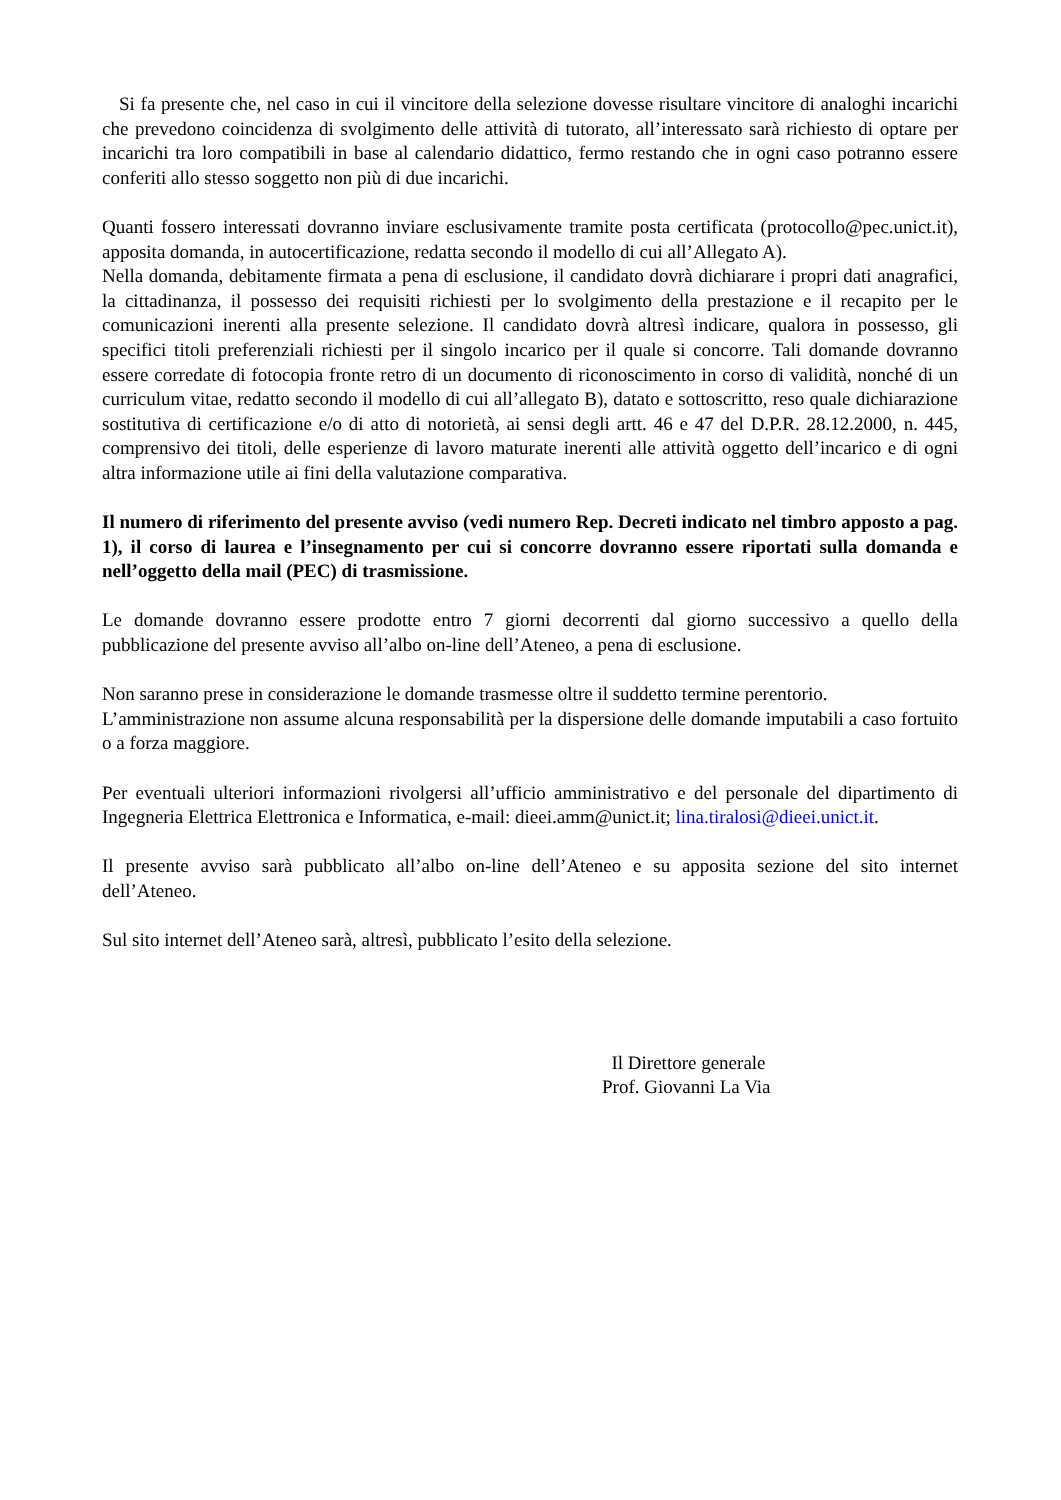Si fa presente che, nel caso in cui il vincitore della selezione dovesse risultare vincitore di analoghi incarichi che prevedono coincidenza di svolgimento delle attività di tutorato, all’interessato sarà richiesto di optare per incarichi tra loro compatibili in base al calendario didattico, fermo restando che in ogni caso potranno essere conferiti allo stesso soggetto non più di due incarichi.
Quanti fossero interessati dovranno inviare esclusivamente tramite posta certificata (protocollo@pec.unict.it), apposita domanda, in autocertificazione, redatta secondo il modello di cui all’Allegato A).
Nella domanda, debitamente firmata a pena di esclusione, il candidato dovrà dichiarare i propri dati anagrafici, la cittadinanza, il possesso dei requisiti richiesti per lo svolgimento della prestazione e il recapito per le comunicazioni inerenti alla presente selezione. Il candidato dovrà altresì indicare, qualora in possesso, gli specifici titoli preferenziali richiesti per il singolo incarico per il quale si concorre. Tali domande dovranno essere corredate di fotocopia fronte retro di un documento di riconoscimento in corso di validità, nonché di un curriculum vitae, redatto secondo il modello di cui all’allegato B), datato e sottoscritto, reso quale dichiarazione sostitutiva di certificazione e/o di atto di notorietà, ai sensi degli artt. 46 e 47 del D.P.R. 28.12.2000, n. 445, comprensivo dei titoli, delle esperienze di lavoro maturate inerenti alle attività oggetto dell’incarico e di ogni altra informazione utile ai fini della valutazione comparativa.
Il numero di riferimento del presente avviso (vedi numero Rep. Decreti indicato nel timbro apposto a pag. 1), il corso di laurea e l’insegnamento per cui si concorre dovranno essere riportati sulla domanda e nell’oggetto della mail (PEC) di trasmissione.
Le domande dovranno essere prodotte entro 7 giorni decorrenti dal giorno successivo a quello della pubblicazione del presente avviso all’albo on-line dell’Ateneo, a pena di esclusione.
Non saranno prese in considerazione le domande trasmesse oltre il suddetto termine perentorio.
L’amministrazione non assume alcuna responsabilità per la dispersione delle domande imputabili a caso fortuito o a forza maggiore.
Per eventuali ulteriori informazioni rivolgersi all’ufficio amministrativo e del personale del dipartimento di Ingegneria Elettrica Elettronica e Informatica, e-mail: dieei.amm@unict.it; lina.tiralosi@dieei.unict.it.
Il presente avviso sarà pubblicato all’albo on-line dell’Ateneo e su apposita sezione del sito internet dell’Ateneo.
Sul sito internet dell’Ateneo sarà, altresì, pubblicato l’esito della selezione.
Il Direttore generale
Prof. Giovanni La Via